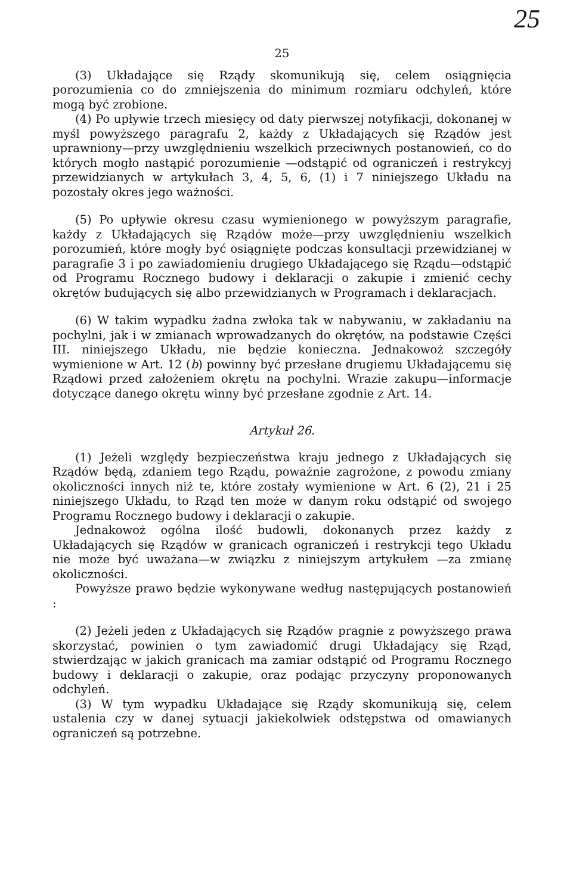25
25
(3) Układające się Rządy skomunikują się, celem osiągnięcia porozumienia co do zmniejszenia do minimum rozmiaru odchyleń, które mogą być zrobione.
(4) Po upływie trzech miesięcy od daty pierwszej notyfikacji, dokonanej w myśl powyższego paragrafu 2, każdy z Układających się Rządów jest uprawniony—przy uwzględnieniu wszelkich przeciwnych postanowień, co do których mogło nastąpić porozumienie —odstąpić od ograniczeń i restrykcyj przewidzianych w artykułach 3, 4, 5, 6, (1) i 7 niniejszego Układu na pozostały okres jego ważności.
(5) Po upływie okresu czasu wymienionego w powyższym paragrafie, każdy z Układających się Rządów może—przy uwzględnieniu wszelkich porozumień, które mogły być osiągnięte podczas konsultacji przewidzianej w paragrafie 3 i po zawiadomieniu drugiego Układającego się Rządu—odstąpić od Programu Rocznego budowy i deklaracji o zakupie i zmienić cechy okrętów budujących się albo przewidzianych w Programach i deklaracjach.
(6) W takim wypadku żadna zwłoka tak w nabywaniu, w zakładaniu na pochylni, jak i w zmianach wprowadzanych do okrętów, na podstawie Części III. niniejszego Układu, nie będzie konieczna. Jednakowoż szczegóły wymienione w Art. 12 (b) powinny być przesłane drugiemu Układającemu się Rządowi przed założeniem okrętu na pochylni. Wrazie zakupu—informacje dotyczące danego okrętu winny być przesłane zgodnie z Art. 14.
Artykuł 26.
(1) Jeżeli względy bezpieczeństwa kraju jednego z Układających się Rządów będą, zdaniem tego Rządu, poważnie zagrożone, z powodu zmiany okoliczności innych niż te, które zostały wymienione w Art. 6 (2), 21 i 25 niniejszego Układu, to Rząd ten może w danym roku odstąpić od swojego Programu Rocznego budowy i deklaracji o zakupie.
Jednakowoż ogólna ilość budowli, dokonanych przez każdy z Układających się Rządów w granicach ograniczeń i restrykcji tego Układu nie może być uważana—w związku z niniejszym artykułem —za zmianę okoliczności.
Powyższe prawo będzie wykonywane według następujących postanowień :
(2) Jeżeli jeden z Układających się Rządów pragnie z powyższego prawa skorzystać, powinien o tym zawiadomić drugi Układający się Rząd, stwierdzając w jakich granicach ma zamiar odstąpić od Programu Rocznego budowy i deklaracji o zakupie, oraz podając przyczyny proponowanych odchyleń.
(3) W tym wypadku Układające się Rządy skomunikują się, celem ustalenia czy w danej sytuacji jakiekolwiek odstępstwa od omawianych ograniczeń są potrzebne.